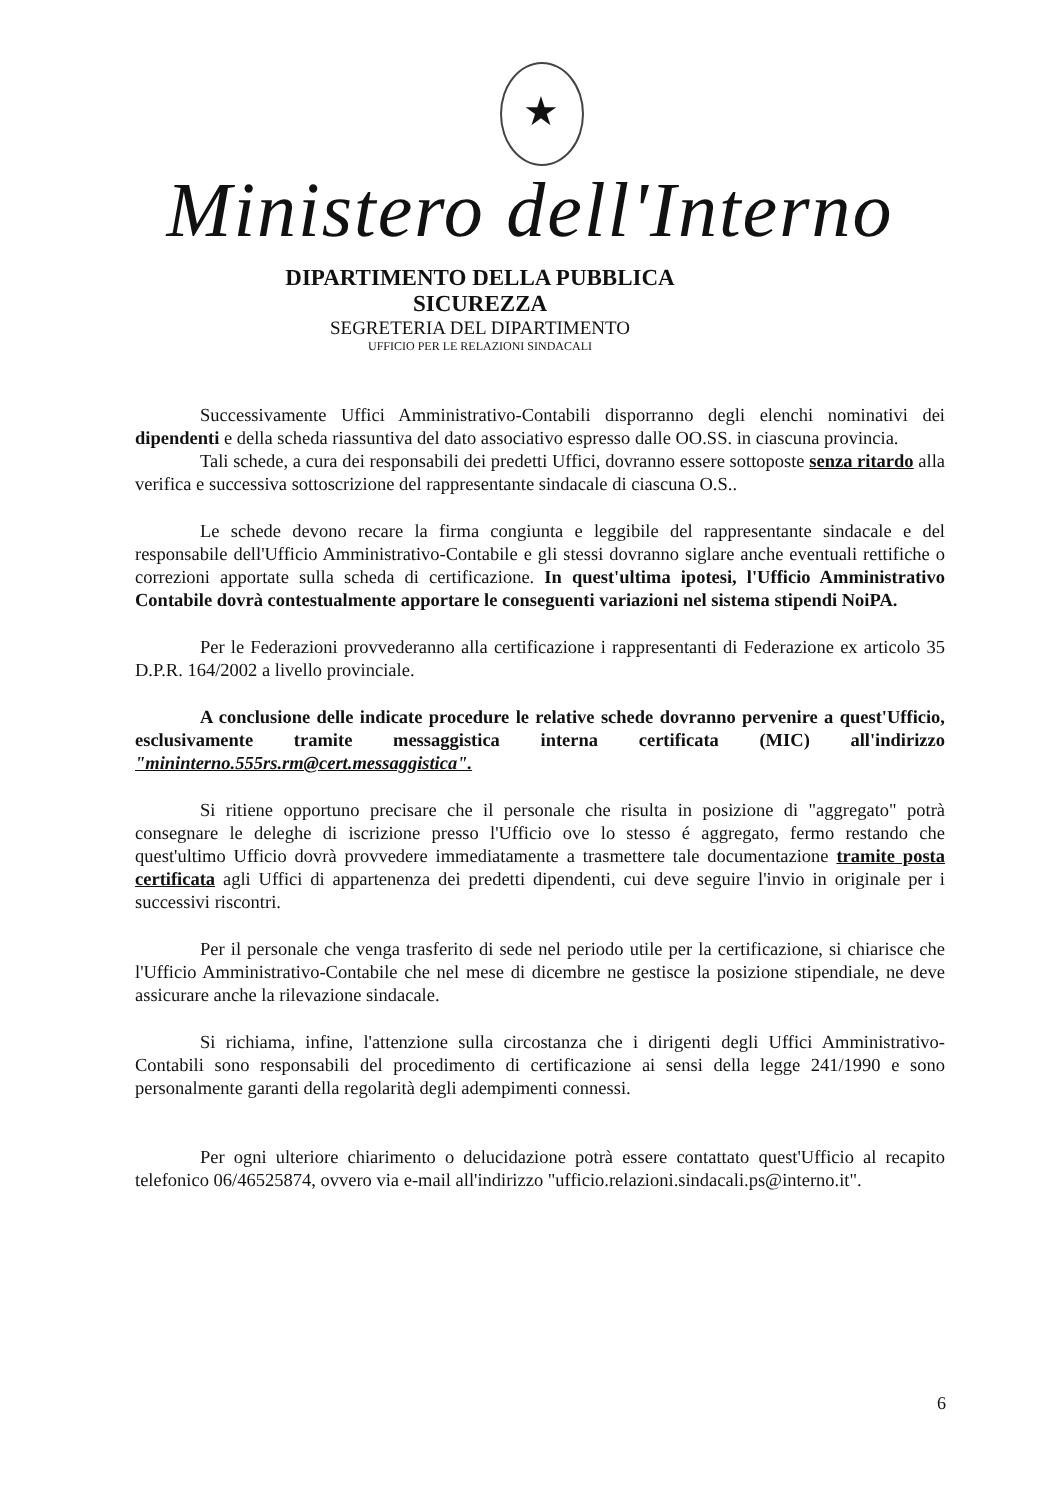★
Ministero dell'Interno
DIPARTIMENTO DELLA PUBBLICA SICUREZZA
SEGRETERIA DEL DIPARTIMENTO
UFFICIO PER LE RELAZIONI SINDACALI
Successivamente Uffici Amministrativo-Contabili disporranno degli elenchi nominativi dei dipendenti e della scheda riassuntiva del dato associativo espresso dalle OO.SS. in ciascuna provincia.
Tali schede, a cura dei responsabili dei predetti Uffici, dovranno essere sottoposte senza ritardo alla verifica e successiva sottoscrizione del rappresentante sindacale di ciascuna O.S..
Le schede devono recare la firma congiunta e leggibile del rappresentante sindacale e del responsabile dell'Ufficio Amministrativo-Contabile e gli stessi dovranno siglare anche eventuali rettifiche o correzioni apportate sulla scheda di certificazione. In quest'ultima ipotesi, l'Ufficio Amministrativo Contabile dovrà contestualmente apportare le conseguenti variazioni nel sistema stipendi NoiPA.
Per le Federazioni provvederanno alla certificazione i rappresentanti di Federazione ex articolo 35 D.P.R. 164/2002 a livello provinciale.
A conclusione delle indicate procedure le relative schede dovranno pervenire a quest'Ufficio, esclusivamente tramite messaggistica interna certificata (MIC) all'indirizzo "mininterno.555rs.rm@cert.messaggistica".
Si ritiene opportuno precisare che il personale che risulta in posizione di "aggregato" potrà consegnare le deleghe di iscrizione presso l'Ufficio ove lo stesso é aggregato, fermo restando che quest'ultimo Ufficio dovrà provvedere immediatamente a trasmettere tale documentazione tramite posta certificata agli Uffici di appartenenza dei predetti dipendenti, cui deve seguire l'invio in originale per i successivi riscontri.
Per il personale che venga trasferito di sede nel periodo utile per la certificazione, si chiarisce che l'Ufficio Amministrativo-Contabile che nel mese di dicembre ne gestisce la posizione stipendiale, ne deve assicurare anche la rilevazione sindacale.
Si richiama, infine, l'attenzione sulla circostanza che i dirigenti degli Uffici Amministrativo-Contabili sono responsabili del procedimento di certificazione ai sensi della legge 241/1990 e sono personalmente garanti della regolarità degli adempimenti connessi.
Per ogni ulteriore chiarimento o delucidazione potrà essere contattato quest'Ufficio al recapito telefonico 06/46525874, ovvero via e-mail all'indirizzo "ufficio.relazioni.sindacali.ps@interno.it".
6